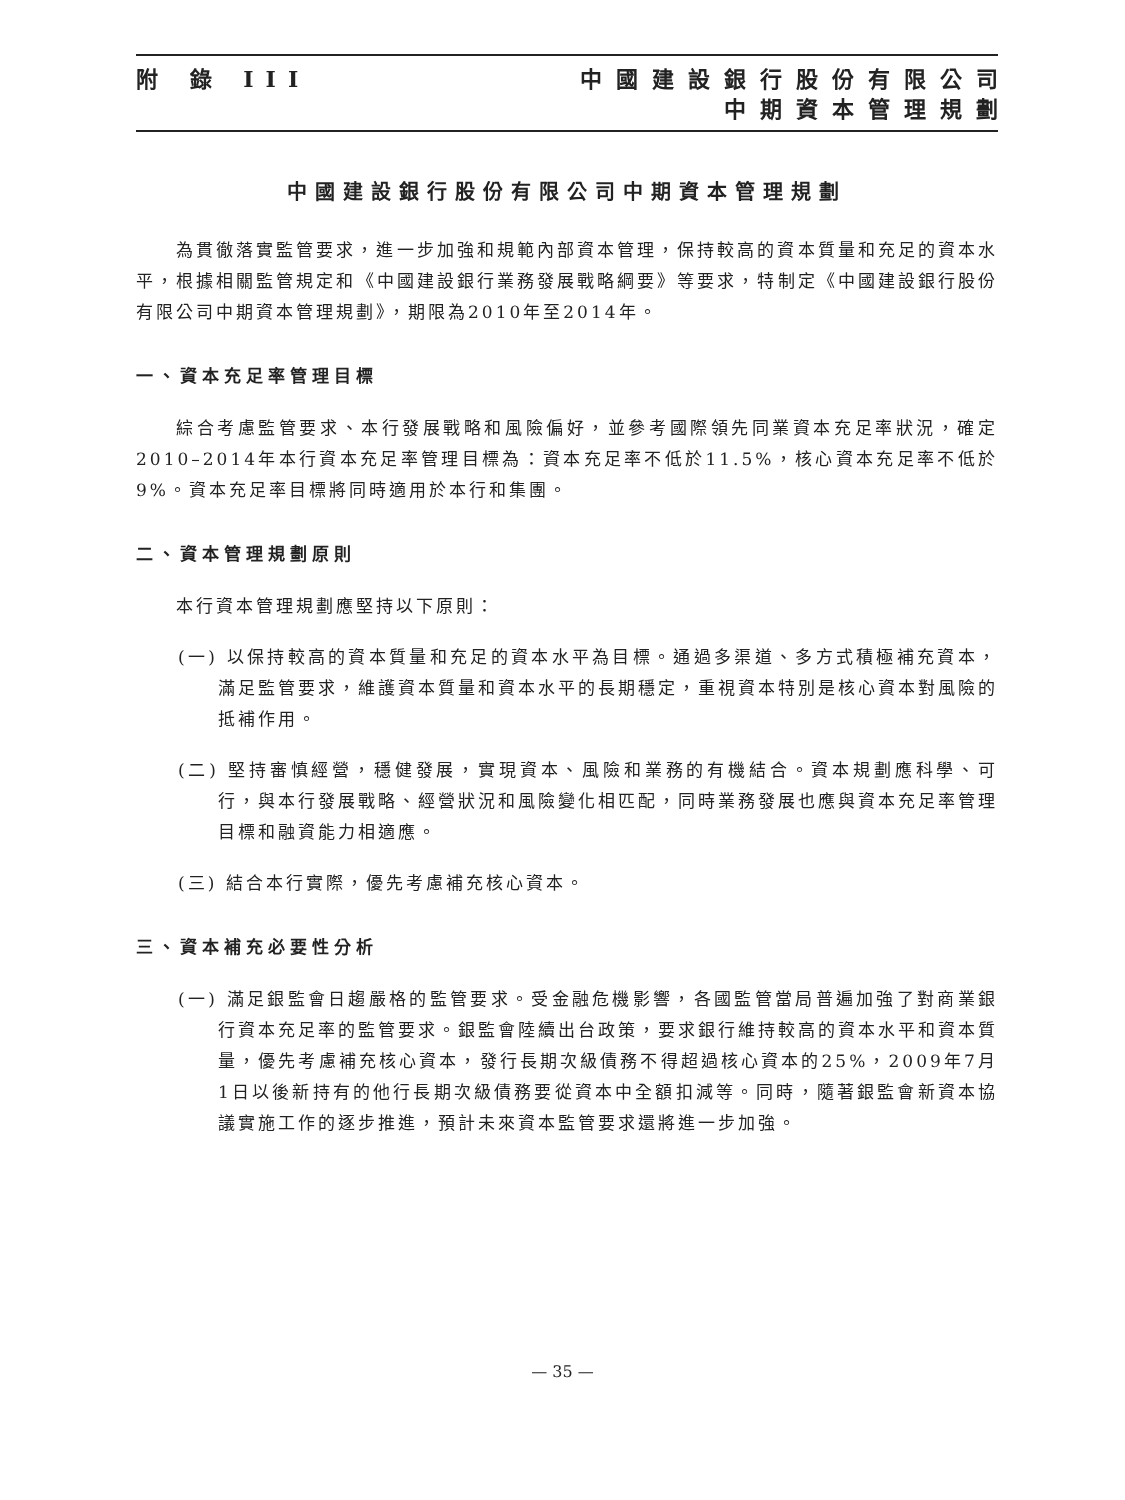附 錄 III 中國建設銀行股份有限公司
中期資本管理規劃
中國建設銀行股份有限公司中期資本管理規劃
為貫徹落實監管要求，進一步加強和規範內部資本管理，保持較高的資本質量和充足的資本水平，根據相關監管規定和《中國建設銀行業務發展戰略綱要》等要求，特制定《中國建設銀行股份有限公司中期資本管理規劃》，期限為2010年至2014年。
一、資本充足率管理目標
綜合考慮監管要求、本行發展戰略和風險偏好，並參考國際領先同業資本充足率狀況，確定2010–2014年本行資本充足率管理目標為：資本充足率不低於11.5%，核心資本充足率不低於9%。資本充足率目標將同時適用於本行和集團。
二、資本管理規劃原則
本行資本管理規劃應堅持以下原則：
(一) 以保持較高的資本質量和充足的資本水平為目標。通過多渠道、多方式積極補充資本，滿足監管要求，維護資本質量和資本水平的長期穩定，重視資本特別是核心資本對風險的抵補作用。
(二) 堅持審慎經營，穩健發展，實現資本、風險和業務的有機結合。資本規劃應科學、可行，與本行發展戰略、經營狀況和風險變化相匹配，同時業務發展也應與資本充足率管理目標和融資能力相適應。
(三) 結合本行實際，優先考慮補充核心資本。
三、資本補充必要性分析
(一) 滿足銀監會日趨嚴格的監管要求。受金融危機影響，各國監管當局普遍加強了對商業銀行資本充足率的監管要求。銀監會陸續出台政策，要求銀行維持較高的資本水平和資本質量，優先考慮補充核心資本，發行長期次級債務不得超過核心資本的25%，2009年7月1日以後新持有的他行長期次級債務要從資本中全額扣減等。同時，隨著銀監會新資本協議實施工作的逐步推進，預計未來資本監管要求還將進一步加強。
— 35 —